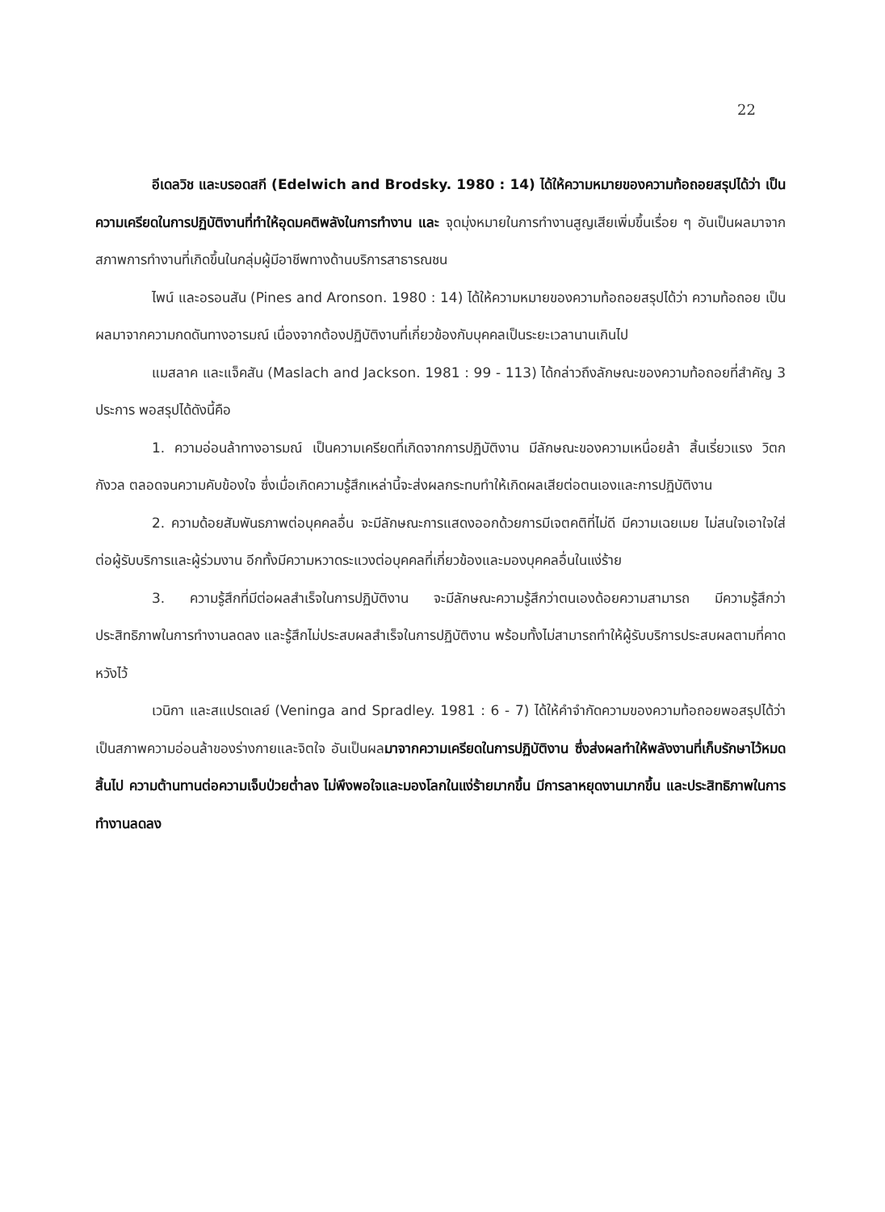22
อีเดลวิช และบรอดสกี (Edelwich and Brodsky. 1980 : 14) ได้ให้ความหมายของความท้อถอยสรุปได้ว่า เป็นความเครียดในการปฏิบัติงานที่ทำให้อุดมคติพลังในการทำงาน และ จุดมุ่งหมายในการทำงานสูญเสียเพิ่มขึ้นเรื่อย ๆ อันเป็นผลมาจากสภาพการทำงานที่เกิดขึ้นในกลุ่มผู้มีอาชีพทางด้านบริการสาธารณชน
ไพน์ และอรอนสัน (Pines and Aronson. 1980 : 14) ได้ให้ความหมายของความท้อถอยสรุปได้ว่า ความท้อถอย เป็นผลมาจากความกดดันทางอารมณ์ เนื่องจากต้องปฏิบัติงานที่เกี่ยวข้องกับบุคคลเป็นระยะเวลานานเกินไป
แมสลาค และแจ็คสัน (Maslach and Jackson. 1981 : 99 - 113) ได้กล่าวถึงลักษณะของความท้อถอยที่สำคัญ 3 ประการ พอสรุปได้ดังนี้คือ
1. ความอ่อนล้าทางอารมณ์ เป็นความเครียดที่เกิดจากการปฏิบัติงาน มีลักษณะของความเหนื่อยล้า สิ้นเรี่ยวแรง วิตกกังวล ตลอดจนความคับข้องใจ ซึ่งเมื่อเกิดความรู้สึกเหล่านี้จะส่งผลกระทบทำให้เกิดผลเสียต่อตนเองและการปฏิบัติงาน
2. ความด้อยสัมพันธภาพต่อบุคคลอื่น จะมีลักษณะการแสดงออกด้วยการมีเจตคติที่ไม่ดี มีความเฉยเมย ไม่สนใจเอาใจใส่ต่อผู้รับบริการและผู้ร่วมงาน อีกทั้งมีความหวาดระแวงต่อบุคคลที่เกี่ยวข้องและมองบุคคลอื่นในแง่ร้าย
3. ความรู้สึกที่มีต่อผลสำเร็จในการปฏิบัติงาน จะมีลักษณะความรู้สึกว่าตนเองด้อยความสามารถ มีความรู้สึกว่าประสิทธิภาพในการทำงานลดลง และรู้สึกไม่ประสบผลสำเร็จในการปฏิบัติงาน พร้อมทั้งไม่สามารถทำให้ผู้รับบริการประสบผลตามที่คาดหวังไว้
เวนิกา และสแปรดเลย์ (Veninga and Spradley. 1981 : 6 - 7) ได้ให้คำจำกัดความของความท้อถอยพอสรุปได้ว่า เป็นสภาพความอ่อนล้าของร่างกายและจิตใจ อันเป็นผลมาจากความเครียดในการปฏิบัติงาน ซึ่งส่งผลทำให้พลังงานที่เก็บรักษาไว้หมดสิ้นไป ความต้านทานต่อความเจ็บป่วยต่ำลง ไม่พึงพอใจและมองโลกในแง่ร้ายมากขึ้น มีการลาหยุดงานมากขึ้น และประสิทธิภาพในการทำงานลดลง